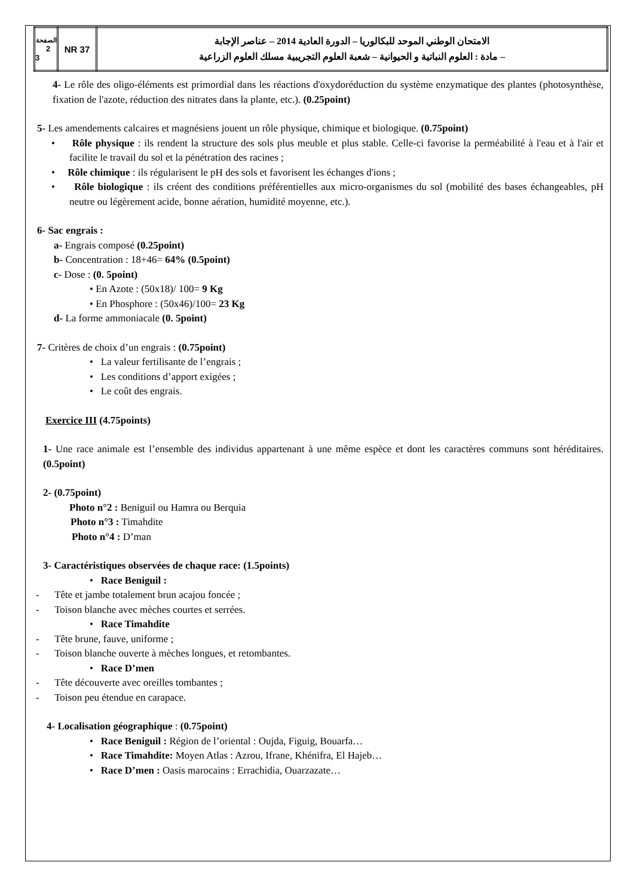| الصفحة 2 3 | NR 37 | الامتحان الوطني الموحد للبكالوريا – الدورة العادية 2014 – عناصر الإجابة – مادة : العلوم النباتية و الحيوانية – شعبة العلوم التجريبية مسلك العلوم الزراعية |
4- Le rôle des oligo-éléments est primordial dans les réactions d'oxydoréduction du système enzymatique des plantes (photosynthèse, fixation de l'azote, réduction des nitrates dans la plante, etc.). (0.25point)
5- Les amendements calcaires et magnésiens jouent un rôle physique, chimique et biologique. (0.75point)
• Rôle physique : ils rendent la structure des sols plus meuble et plus stable. Celle-ci favorise la perméabilité à l'eau et à l'air et facilite le travail du sol et la pénétration des racines ;
• Rôle chimique : ils régularisent le pH des sols et favorisent les échanges d'ions ;
• Rôle biologique : ils créent des conditions préférentielles aux micro-organismes du sol (mobilité des bases échangeables, pH neutre ou légèrement acide, bonne aération, humidité moyenne, etc.).
6- Sac engrais :
a- Engrais composé (0.25point)
b- Concentration : 18+46= 64% (0.5point)
c- Dose : (0. 5point)
• En Azote : (50x18)/ 100= 9 Kg
• En Phosphore : (50x46)/100= 23 Kg
d- La forme ammoniacale (0. 5point)
7- Critères de choix d’un engrais : (0.75point)
• La valeur fertilisante de l’engrais ;
• Les conditions d’apport exigées ;
• Le coût des engrais.
Exercice III (4.75points)
1- Une race animale est l’ensemble des individus appartenant à une même espèce et dont les caractères communs sont héréditaires. (0.5point)
2- (0.75point)
Photo n°2 : Beniguil ou Hamra ou Berquia
Photo n°3 : Timahdite
Photo n°4 : D’man
3- Caractéristiques observées de chaque race: (1.5points)
• Race Beniguil :
- Tête et jambe totalement brun acajou foncée ;
- Toison blanche avec mèches courtes et serrées.
• Race Timahdite
- Tête brune, fauve, uniforme ;
- Toison blanche ouverte à mèches longues, et retombantes.
• Race D’men
- Tête découverte avec oreilles tombantes ;
- Toison peu étendue en carapace.
4- Localisation géographique : (0.75point)
• Race Beniguil : Région de l’oriental : Oujda, Figuig, Bouarfa…
• Race Timahdite: Moyen Atlas : Azrou, Ifrane, Khénifra, El Hajeb…
• Race D’men : Oasis marocains : Errachidia, Ouarzazate…